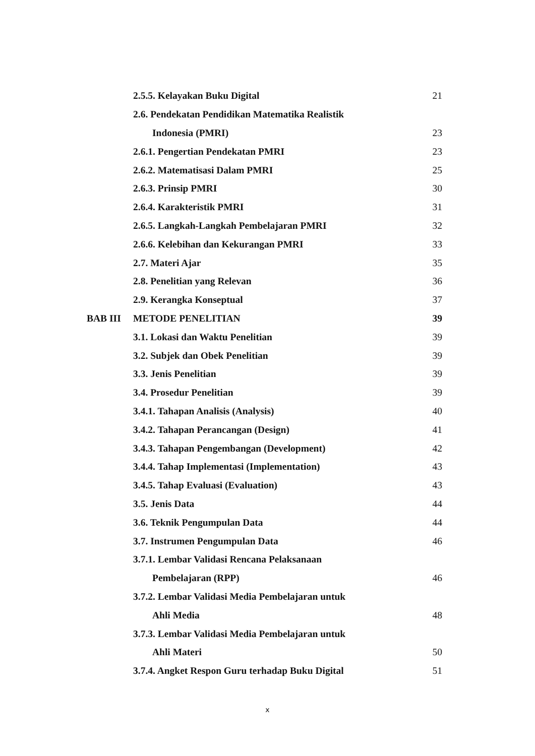| | 2.5.5. Kelayakan Buku Digital | 21 |
| | 2.6. Pendekatan Pendidikan Matematika Realistik | |
| | Indonesia (PMRI) | 23 |
| | 2.6.1. Pengertian Pendekatan PMRI | 23 |
| | 2.6.2. Matematisasi Dalam PMRI | 25 |
| | 2.6.3. Prinsip PMRI | 30 |
| | 2.6.4. Karakteristik PMRI | 31 |
| | 2.6.5. Langkah-Langkah Pembelajaran PMRI | 32 |
| | 2.6.6. Kelebihan dan Kekurangan PMRI | 33 |
| | 2.7. Materi Ajar | 35 |
| | 2.8. Penelitian yang Relevan | 36 |
| | 2.9. Kerangka Konseptual | 37 |
| BAB III | METODE PENELITIAN | 39 |
| | 3.1. Lokasi dan Waktu Penelitian | 39 |
| | 3.2. Subjek dan Obek Penelitian | 39 |
| | 3.3. Jenis Penelitian | 39 |
| | 3.4. Prosedur Penelitian | 39 |
| | 3.4.1. Tahapan Analisis (Analysis) | 40 |
| | 3.4.2. Tahapan Perancangan (Design) | 41 |
| | 3.4.3. Tahapan Pengembangan (Development) | 42 |
| | 3.4.4. Tahap Implementasi (Implementation) | 43 |
| | 3.4.5. Tahap Evaluasi (Evaluation) | 43 |
| | 3.5. Jenis Data | 44 |
| | 3.6. Teknik Pengumpulan Data | 44 |
| | 3.7. Instrumen Pengumpulan Data | 46 |
| | 3.7.1. Lembar Validasi Rencana Pelaksanaan | |
| | Pembelajaran (RPP) | 46 |
| | 3.7.2. Lembar Validasi Media Pembelajaran untuk | |
| | Ahli Media | 48 |
| | 3.7.3. Lembar Validasi Media Pembelajaran untuk | |
| | Ahli Materi | 50 |
| | 3.7.4. Angket Respon Guru terhadap Buku Digital | 51 |
x